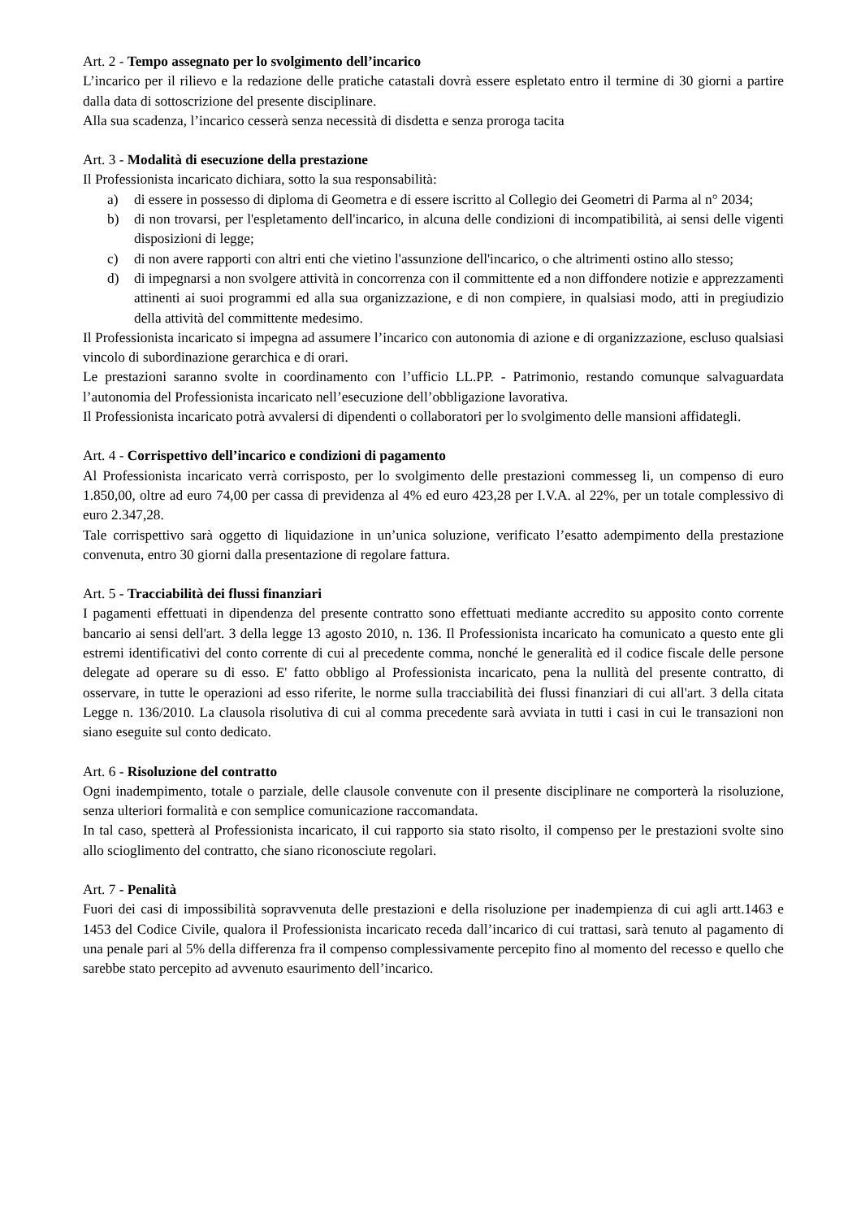Art. 2 - Tempo assegnato per lo svolgimento dell’incarico
L’incarico per il rilievo e la redazione delle pratiche catastali dovrà essere espletato entro il termine di 30 giorni a partire dalla data di sottoscrizione del presente disciplinare.
Alla sua scadenza, l’incarico cesserà senza necessità di disdetta e senza proroga tacita
Art. 3 - Modalità di esecuzione della prestazione
Il Professionista incaricato dichiara, sotto la sua responsabilità:
a) di essere in possesso di diploma di Geometra e di essere iscritto al Collegio dei Geometri di Parma al n° 2034;
b) di non trovarsi, per l'espletamento dell'incarico, in alcuna delle condizioni di incompatibilità, ai sensi delle vigenti disposizioni di legge;
c) di non avere rapporti con altri enti che vietino l'assunzione dell'incarico, o che altrimenti ostino allo stesso;
d) di impegnarsi a non svolgere attività in concorrenza con il committente ed a non diffondere notizie e apprezzamenti attinenti ai suoi programmi ed alla sua organizzazione, e di non compiere, in qualsiasi modo, atti in pregiudizio della attività del committente medesimo.
Il Professionista incaricato si impegna ad assumere l’incarico con autonomia di azione e di organizzazione, escluso qualsiasi vincolo di subordinazione gerarchica e di orari.
Le prestazioni saranno svolte in coordinamento con l’ufficio LL.PP. - Patrimonio, restando comunque salvaguardata l’autonomia del Professionista incaricato nell’esecuzione dell’obbligazione lavorativa.
Il Professionista incaricato potrà avvalersi di dipendenti o collaboratori per lo svolgimento delle mansioni affidategli.
Art. 4 - Corrispettivo dell’incarico e condizioni di pagamento
Al Professionista incaricato verrà corrisposto, per lo svolgimento delle prestazioni commesseg li, un compenso di euro 1.850,00, oltre ad euro 74,00 per cassa di previdenza al 4% ed euro 423,28 per I.V.A. al 22%, per un totale complessivo di euro 2.347,28.
Tale corrispettivo sarà oggetto di liquidazione in un’unica soluzione, verificato l’esatto adempimento della prestazione convenuta, entro 30 giorni dalla presentazione di regolare fattura.
Art. 5 - Tracciabilità dei flussi finanziari
I pagamenti effettuati in dipendenza del presente contratto sono effettuati mediante accredito su apposito conto corrente bancario ai sensi dell'art. 3 della legge 13 agosto 2010, n. 136. Il Professionista incaricato ha comunicato a questo ente gli estremi identificativi del conto corrente di cui al precedente comma, nonché le generalità ed il codice fiscale delle persone delegate ad operare su di esso. E' fatto obbligo al Professionista incaricato, pena la nullità del presente contratto, di osservare, in tutte le operazioni ad esso riferite, le norme sulla tracciabilità dei flussi finanziari di cui all'art. 3 della citata Legge n. 136/2010. La clausola risolutiva di cui al comma precedente sarà avviata in tutti i casi in cui le transazioni non siano eseguite sul conto dedicato.
Art. 6 - Risoluzione del contratto
Ogni inadempimento, totale o parziale, delle clausole convenute con il presente disciplinare ne comporterà la risoluzione, senza ulteriori formalità e con semplice comunicazione raccomandata.
In tal caso, spetterà al Professionista incaricato, il cui rapporto sia stato risolto, il compenso per le prestazioni svolte sino allo scioglimento del contratto, che siano riconosciute regolari.
Art. 7 - Penalità
Fuori dei casi di impossibilità sopravvenuta delle prestazioni e della risoluzione per inadempienza di cui agli artt.1463 e 1453 del Codice Civile, qualora il Professionista incaricato receda dall’incarico di cui trattasi, sarà tenuto al pagamento di una penale pari al 5% della differenza fra il compenso complessivamente percepito fino al momento del recesso e quello che sarebbe stato percepito ad avvenuto esaurimento dell’incarico.